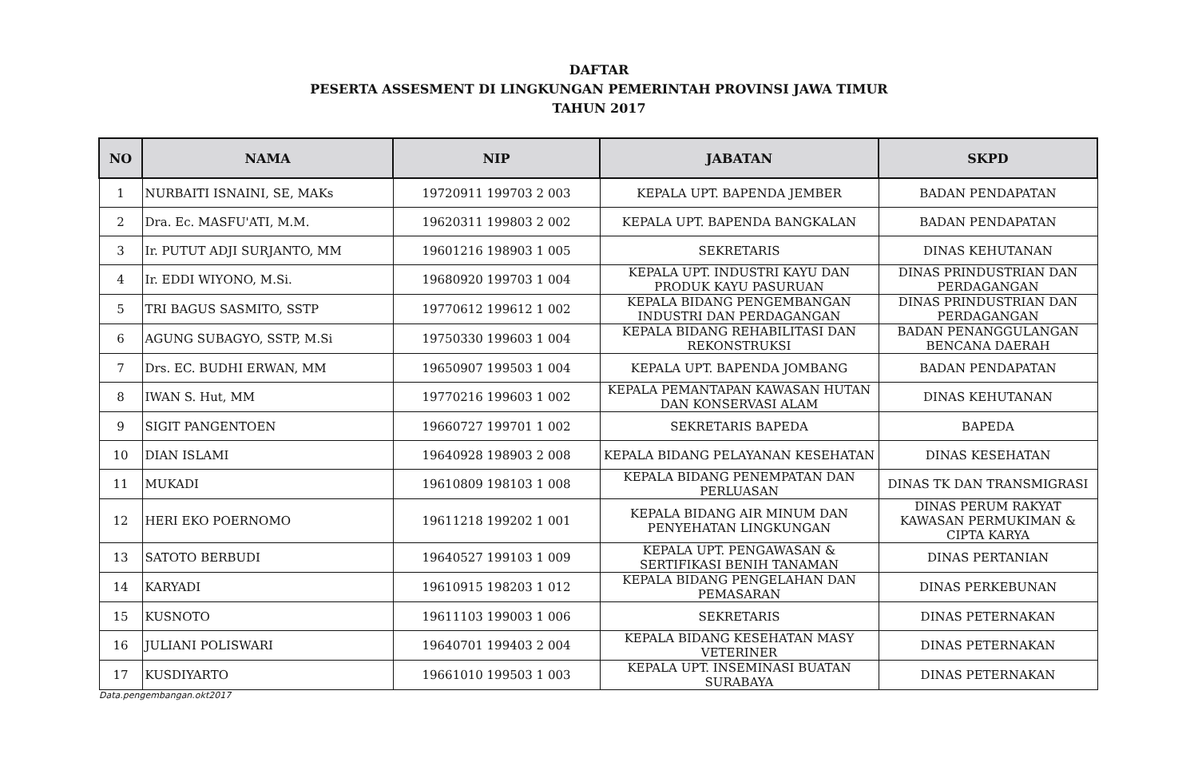DAFTAR
PESERTA ASSESMENT DI LINGKUNGAN PEMERINTAH PROVINSI JAWA TIMUR
TAHUN 2017
| NO | NAMA | NIP | JABATAN | SKPD |
| --- | --- | --- | --- | --- |
| 1 | NURBAITI ISNAINI, SE, MAKs | 19720911 199703 2 003 | KEPALA UPT. BAPENDA JEMBER | BADAN PENDAPATAN |
| 2 | Dra. Ec. MASFU'ATI, M.M. | 19620311 199803 2 002 | KEPALA UPT. BAPENDA BANGKALAN | BADAN PENDAPATAN |
| 3 | Ir. PUTUT ADJI SURJANTO, MM | 19601216 198903 1 005 | SEKRETARIS | DINAS KEHUTANAN |
| 4 | Ir. EDDI WIYONO, M.Si. | 19680920 199703 1 004 | KEPALA UPT. INDUSTRI KAYU DAN PRODUK KAYU PASURUAN | DINAS PRINDUSTRIAN DAN PERDAGANGAN |
| 5 | TRI BAGUS SASMITO, SSTP | 19770612 199612 1 002 | KEPALA BIDANG PENGEMBANGAN INDUSTRI DAN PERDAGANGAN | DINAS PRINDUSTRIAN DAN PERDAGANGAN |
| 6 | AGUNG SUBAGYO, SSTP, M.Si | 19750330 199603 1 004 | KEPALA BIDANG REHABILITASI DAN REKONSTRUKSI | BADAN PENANGGULANGAN BENCANA DAERAH |
| 7 | Drs. EC. BUDHI ERWAN, MM | 19650907 199503 1 004 | KEPALA UPT. BAPENDA JOMBANG | BADAN PENDAPATAN |
| 8 | IWAN S. Hut, MM | 19770216 199603 1 002 | KEPALA PEMANTAPAN KAWASAN HUTAN DAN KONSERVASI ALAM | DINAS KEHUTANAN |
| 9 | SIGIT PANGENTOEN | 19660727 199701 1 002 | SEKRETARIS BAPEDA | BAPEDA |
| 10 | DIAN ISLAMI | 19640928 198903 2 008 | KEPALA BIDANG PELAYANAN KESEHATAN | DINAS KESEHATAN |
| 11 | MUKADI | 19610809 198103 1 008 | KEPALA BIDANG PENEMPATAN DAN PERLUASAN | DINAS TK DAN TRANSMIGRASI |
| 12 | HERI EKO POERNOMO | 19611218 199202 1 001 | KEPALA BIDANG AIR MINUM DAN PENYEHATAN LINGKUNGAN | DINAS PERUM RAKYAT KAWASAN PERMUKIMAN & CIPTA KARYA |
| 13 | SATOTO BERBUDI | 19640527 199103 1 009 | KEPALA UPT. PENGAWASAN & SERTIFIKASI BENIH TANAMAN | DINAS PERTANIAN |
| 14 | KARYADI | 19610915 198203 1 012 | KEPALA BIDANG PENGELAHAN DAN PEMASARAN | DINAS PERKEBUNAN |
| 15 | KUSNOTO | 19611103 199003 1 006 | SEKRETARIS | DINAS PETERNAKAN |
| 16 | JULIANI POLISWARI | 19640701 199403 2 004 | KEPALA BIDANG KESEHATAN MASY VETERINER | DINAS PETERNAKAN |
| 17 | KUSDIYARTO | 19661010 199503 1 003 | KEPALA UPT. INSEMINASI BUATAN SURABAYA | DINAS PETERNAKAN |
Data.pengembangan.okt2017